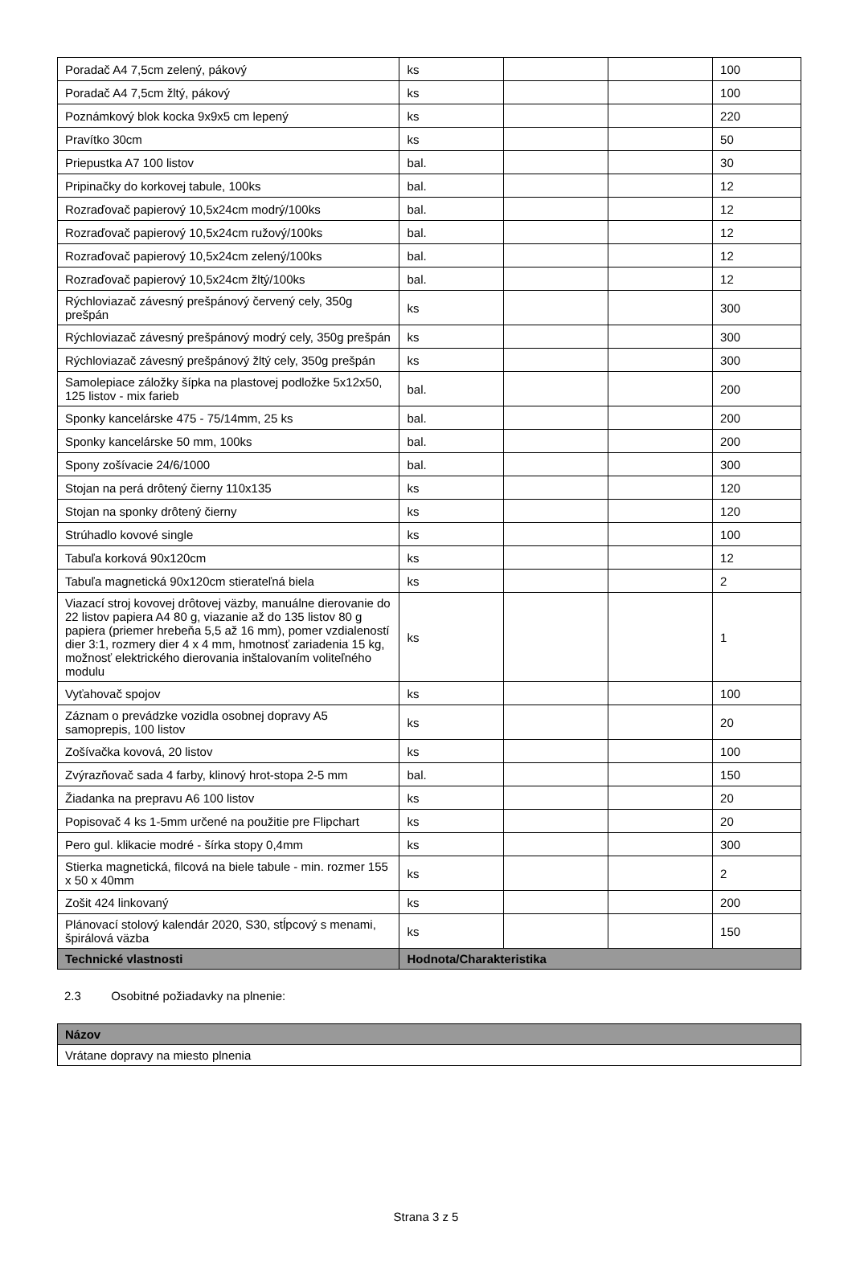| Poradač A4 7,5cm zelený, pákový | ks | | | 100 |
| Poradač A4 7,5cm žltý, pákový | ks | | | 100 |
| Poznámkový blok kocka 9x9x5 cm lepený | ks | | | 220 |
| Pravítko 30cm | ks | | | 50 |
| Priepustka A7 100 listov | bal. | | | 30 |
| Pripinačky do korkovej tabule, 100ks | bal. | | | 12 |
| Rozraďovač papierový 10,5x24cm modrý/100ks | bal. | | | 12 |
| Rozraďovač papierový 10,5x24cm ružový/100ks | bal. | | | 12 |
| Rozraďovač papierový 10,5x24cm zelený/100ks | bal. | | | 12 |
| Rozraďovač papierový 10,5x24cm žltý/100ks | bal. | | | 12 |
| Rýchloviazač závesný prešpánový červený cely, 350g prešpán | ks | | | 300 |
| Rýchloviazač závesný prešpánový modrý cely, 350g prešpán | ks | | | 300 |
| Rýchloviazač závesný prešpánový žltý cely, 350g prešpán | ks | | | 300 |
| Samolepiace záložky šípka na plastovej podložke 5x12x50, 125 listov - mix farieb | bal. | | | 200 |
| Sponky kancelárske 475 - 75/14mm, 25 ks | bal. | | | 200 |
| Sponky kancelárske 50 mm, 100ks | bal. | | | 200 |
| Spony zošívacie 24/6/1000 | bal. | | | 300 |
| Stojan na perá drôtený čierny 110x135 | ks | | | 120 |
| Stojan na sponky drôtený čierny | ks | | | 120 |
| Strúhadlo kovové single | ks | | | 100 |
| Tabuľa korková 90x120cm | ks | | | 12 |
| Tabuľa magnetická 90x120cm stierateľná biela | ks | | | 2 |
| Viazací stroj kovovej drôtovej väzby, manuálne dierovanie do 22 listov papiera A4 80 g, viazanie až do 135 listov 80 g papiera (priemer hrebeňa 5,5 až 16 mm), pomer vzdialeností dier 3:1, rozmery dier 4 x 4 mm, hmotnosť zariadenia 15 kg, možnosť elektrického dierovania inštalovaním voliteľného modulu | ks | | | 1 |
| Vyťahovač spojov | ks | | | 100 |
| Záznam o prevádzke vozidla osobnej dopravy A5 samoprepis, 100 listov | ks | | | 20 |
| Zošívačka kovová, 20 listov | ks | | | 100 |
| Zvýrazňovač sada 4 farby, klinový hrot-stopa 2-5 mm | bal. | | | 150 |
| Žiadanka na prepravu A6 100 listov | ks | | | 20 |
| Popisovač 4 ks 1-5mm určené na použitie pre Flipchart | ks | | | 20 |
| Pero gul. klikacie modré - šírka stopy 0,4mm | ks | | | 300 |
| Stierka magnetická, filcová na biele tabule - min. rozmer 155 x 50 x 40mm | ks | | | 2 |
| Zošit 424 linkovaný | ks | | | 200 |
| Plánovací stolový kalendár 2020, S30, stĺpcový s menami, špirálová väzba | ks | | | 150 |
| Technické vlastnosti | Hodnota/Charakteristika | | | |
2.3 Osobitné požiadavky na plnenie:
| Názov |
| --- |
| Vrátane dopravy na miesto plnenia |
Strana 3 z 5